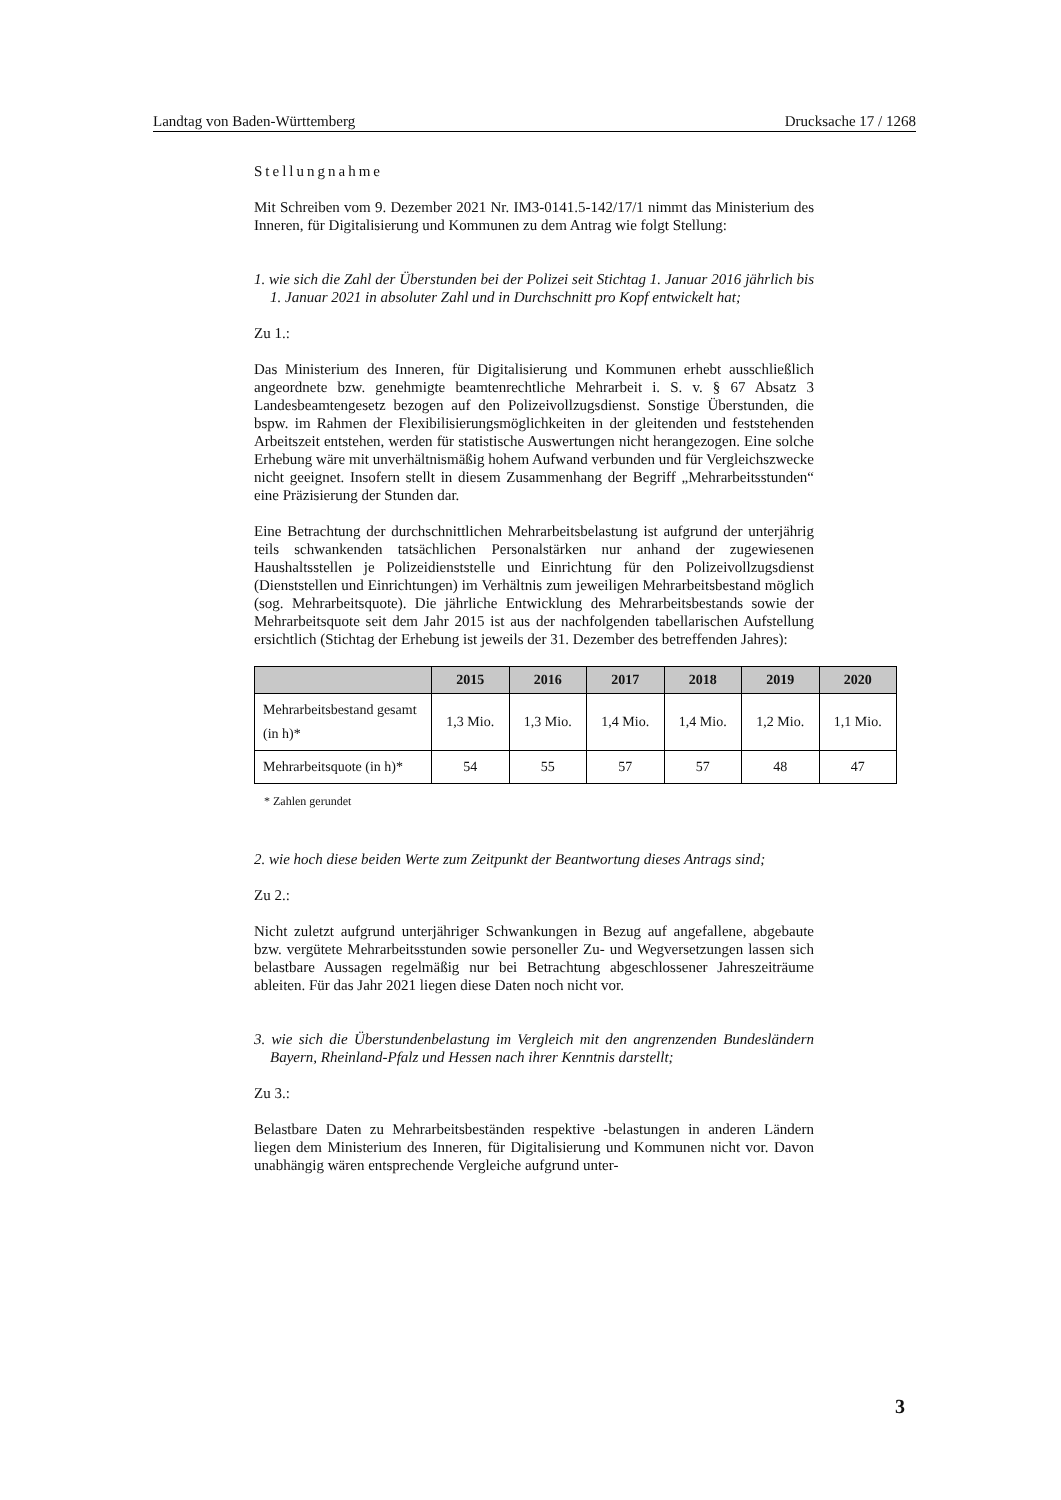Landtag von Baden-Württemberg Drucksache 17 / 1268
Stellungnahme
Mit Schreiben vom 9. Dezember 2021 Nr. IM3-0141.5-142/17/1 nimmt das Ministerium des Inneren, für Digitalisierung und Kommunen zu dem Antrag wie folgt Stellung:
1. wie sich die Zahl der Überstunden bei der Polizei seit Stichtag 1. Januar 2016 jährlich bis 1. Januar 2021 in absoluter Zahl und in Durchschnitt pro Kopf entwickelt hat;
Zu 1.:
Das Ministerium des Inneren, für Digitalisierung und Kommunen erhebt ausschließlich angeordnete bzw. genehmigte beamtenrechtliche Mehrarbeit i. S. v. § 67 Absatz 3 Landesbeamtengesetz bezogen auf den Polizeivollzugsdienst. Sonstige Überstunden, die bspw. im Rahmen der Flexibilisierungsmöglichkeiten in der gleitenden und feststehenden Arbeitszeit entstehen, werden für statistische Auswertungen nicht herangezogen. Eine solche Erhebung wäre mit unverhältnismäßig hohem Aufwand verbunden und für Vergleichszwecke nicht geeignet. Insofern stellt in diesem Zusammenhang der Begriff „Mehrarbeitsstunden“ eine Präzisierung der Stunden dar.
Eine Betrachtung der durchschnittlichen Mehrarbeitsbelastung ist aufgrund der unterjährig teils schwankenden tatsächlichen Personalstärken nur anhand der zugewiesenen Haushaltsstellen je Polizeidienststelle und Einrichtung für den Polizeivollzugsdienst (Dienststellen und Einrichtungen) im Verhältnis zum jeweiligen Mehrarbeitsbestand möglich (sog. Mehrarbeitsquote). Die jährliche Entwicklung des Mehrarbeitsbestands sowie der Mehrarbeitsquote seit dem Jahr 2015 ist aus der nachfolgenden tabellarischen Aufstellung ersichtlich (Stichtag der Erhebung ist jeweils der 31. Dezember des betreffenden Jahres):
| | 2015 | 2016 | 2017 | 2018 | 2019 | 2020 |
| --- | --- | --- | --- | --- | --- | --- |
| Mehrarbeitsbestand gesamt (in h)* | 1,3 Mio. | 1,3 Mio. | 1,4 Mio. | 1,4 Mio. | 1,2 Mio. | 1,1 Mio. |
| Mehrarbeitsquote (in h)* | 54 | 55 | 57 | 57 | 48 | 47 |
* Zahlen gerundet
2. wie hoch diese beiden Werte zum Zeitpunkt der Beantwortung dieses Antrags sind;
Zu 2.:
Nicht zuletzt aufgrund unterjähriger Schwankungen in Bezug auf angefallene, abgebaute bzw. vergütete Mehrarbeitsstunden sowie personeller Zu- und Wegversetzungen lassen sich belastbare Aussagen regelmäßig nur bei Betrachtung abgeschlossener Jahreszeiträume ableiten. Für das Jahr 2021 liegen diese Daten noch nicht vor.
3. wie sich die Überstundenbelastung im Vergleich mit den angrenzenden Bundesländern Bayern, Rheinland-Pfalz und Hessen nach ihrer Kenntnis darstellt;
Zu 3.:
Belastbare Daten zu Mehrarbeitsbeständen respektive -belastungen in anderen Ländern liegen dem Ministerium des Inneren, für Digitalisierung und Kommunen nicht vor. Davon unabhängig wären entsprechende Vergleiche aufgrund unter-
3